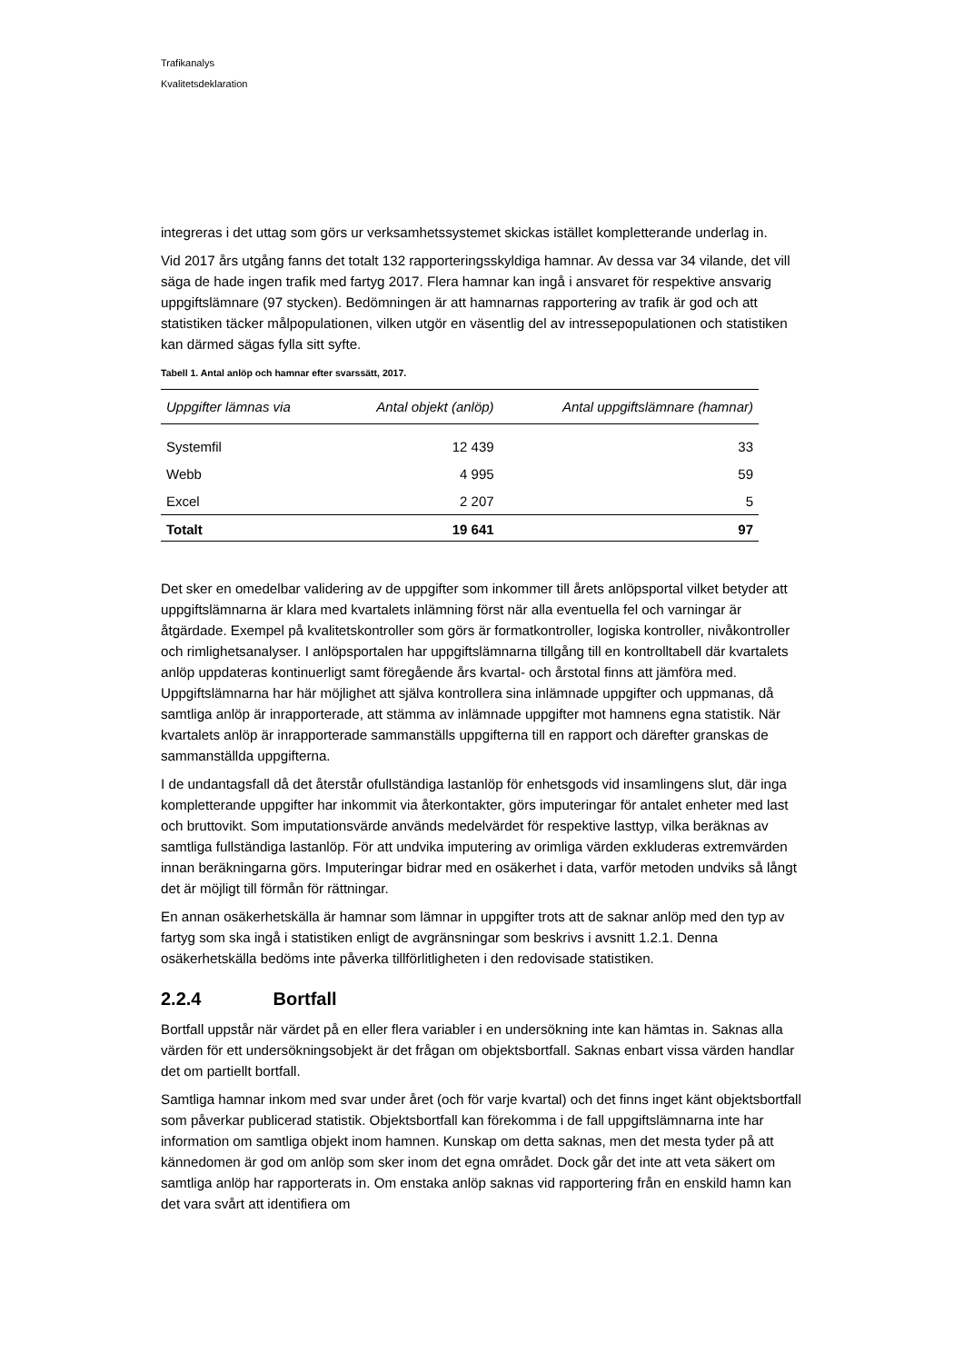Trafikanalys
Kvalitetsdeklaration
integreras i det uttag som görs ur verksamhetssystemet skickas istället kompletterande underlag in.
Vid 2017 års utgång fanns det totalt 132 rapporteringsskyldiga hamnar. Av dessa var 34 vilande, det vill säga de hade ingen trafik med fartyg 2017. Flera hamnar kan ingå i ansvaret för respektive ansvarig uppgiftslämnare (97 stycken). Bedömningen är att hamnarnas rapportering av trafik är god och att statistiken täcker målpopulationen, vilken utgör en väsentlig del av intressepopulationen och statistiken kan därmed sägas fylla sitt syfte.
Tabell 1. Antal anlöp och hamnar efter svarssätt, 2017.
| Uppgifter lämnas via | Antal objekt (anlöp) | Antal uppgiftslämnare (hamnar) |
| --- | --- | --- |
| Systemfil | 12 439 | 33 |
| Webb | 4 995 | 59 |
| Excel | 2 207 | 5 |
| Totalt | 19 641 | 97 |
Det sker en omedelbar validering av de uppgifter som inkommer till årets anlöpsportal vilket betyder att uppgiftslämnarna är klara med kvartalets inlämning först när alla eventuella fel och varningar är åtgärdade. Exempel på kvalitetskontroller som görs är formatkontroller, logiska kontroller, nivåkontroller och rimlighetsanalyser. I anlöpsportalen har uppgiftslämnarna tillgång till en kontrolltabell där kvartalets anlöp uppdateras kontinuerligt samt föregående års kvartal- och årstotal finns att jämföra med. Uppgiftslämnarna har här möjlighet att själva kontrollera sina inlämnade uppgifter och uppmanas, då samtliga anlöp är inrapporterade, att stämma av inlämnade uppgifter mot hamnens egna statistik. När kvartalets anlöp är inrapporterade sammanställs uppgifterna till en rapport och därefter granskas de sammanställda uppgifterna.
I de undantagsfall då det återstår ofullständiga lastanlöp för enhetsgods vid insamlingens slut, där inga kompletterande uppgifter har inkommit via återkontakter, görs imputeringar för antalet enheter med last och bruttovikt. Som imputationsvärde används medelvärdet för respektive lasttyp, vilka beräknas av samtliga fullständiga lastanlöp. För att undvika imputering av orimliga värden exkluderas extremvärden innan beräkningarna görs. Imputeringar bidrar med en osäkerhet i data, varför metoden undviks så långt det är möjligt till förmån för rättningar.
En annan osäkerhetskälla är hamnar som lämnar in uppgifter trots att de saknar anlöp med den typ av fartyg som ska ingå i statistiken enligt de avgränsningar som beskrivs i avsnitt 1.2.1. Denna osäkerhetskälla bedöms inte påverka tillförlitligheten i den redovisade statistiken.
2.2.4 Bortfall
Bortfall uppstår när värdet på en eller flera variabler i en undersökning inte kan hämtas in. Saknas alla värden för ett undersökningsobjekt är det frågan om objektsbortfall. Saknas enbart vissa värden handlar det om partiellt bortfall.
Samtliga hamnar inkom med svar under året (och för varje kvartal) och det finns inget känt objektsbortfall som påverkar publicerad statistik. Objektsbortfall kan förekomma i de fall uppgiftslämnarna inte har information om samtliga objekt inom hamnen. Kunskap om detta saknas, men det mesta tyder på att kännedomen är god om anlöp som sker inom det egna området. Dock går det inte att veta säkert om samtliga anlöp har rapporterats in. Om enstaka anlöp saknas vid rapportering från en enskild hamn kan det vara svårt att identifiera om